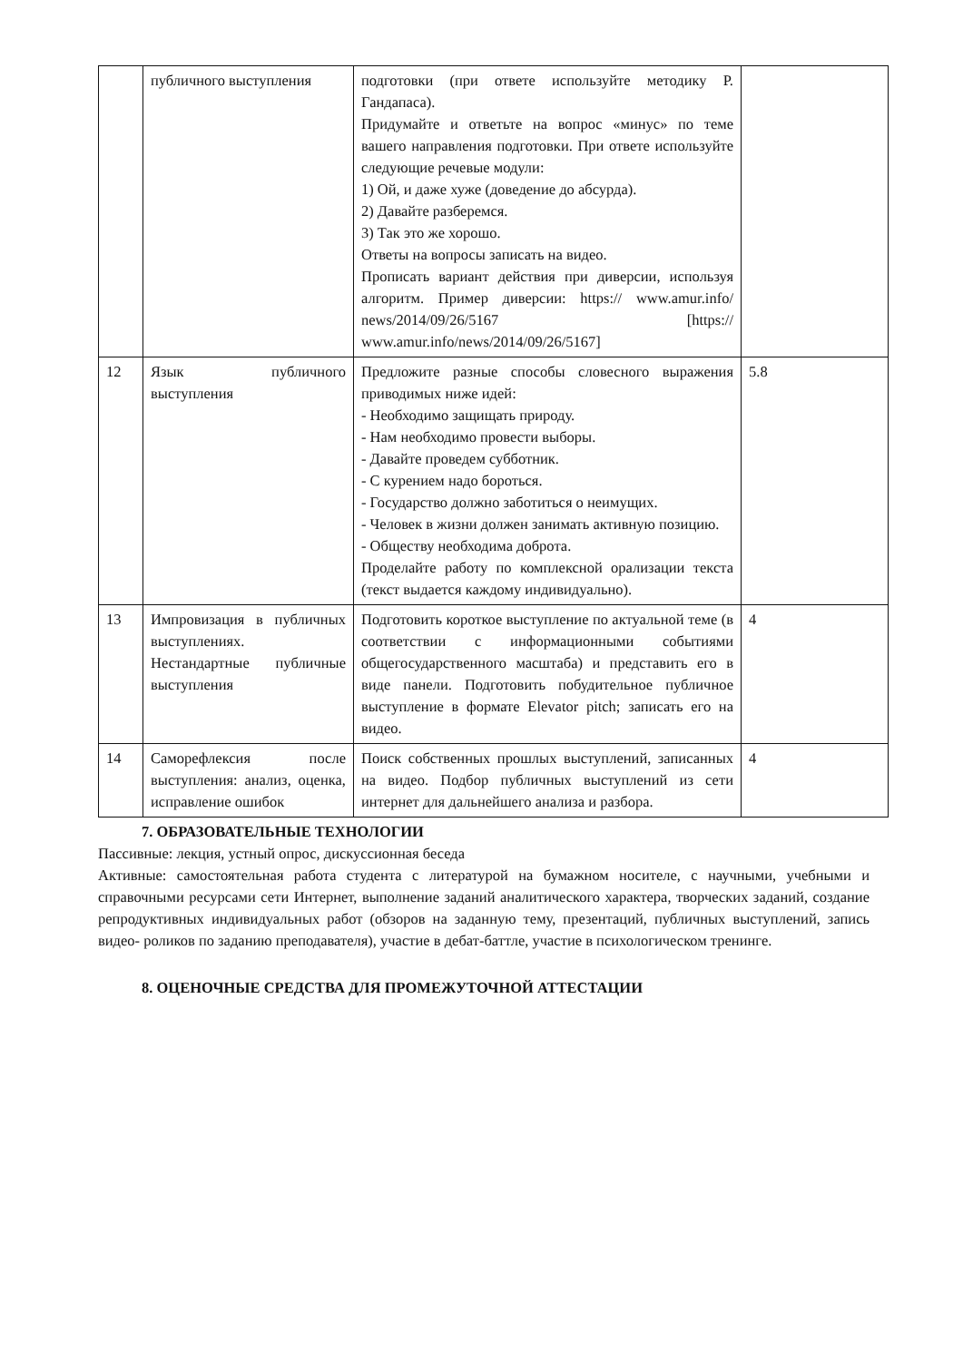| | публичного выступления | подготовки (при ответе используйте методику Р. Гандапаса). Придумайте и ответьте на вопрос «минус» по теме вашего направления подготовки. При ответе используйте следующие речевые модули: 1) Ой, и даже хуже (доведение до абсурда). 2) Давайте разберемся. 3) Так это же хорошо. Ответы на вопросы записать на видео. Прописать вариант действия при диверсии, используя алгоритм. Пример диверсии: https:// www.amur.info/ news/2014/09/26/5167 [https:// www.amur.info/news/2014/09/26/5167] | |
| 12 | Язык публичного выступления | Предложите разные способы словесного выражения приводимых ниже идей: - Необходимо защищать природу. - Нам необходимо провести выборы. - Давайте проведем субботник. - С курением надо бороться. - Государство должно заботиться о неимущих. - Человек в жизни должен занимать активную позицию. - Обществу необходима доброта. Проделайте работу по комплексной орализации текста (текст выдается каждому индивидуально). | 5.8 |
| 13 | Импровизация в публичных выступлениях. Нестандартные публичные выступления | Подготовить короткое выступление по актуальной теме (в соответствии с информационными событиями общегосударственного масштаба) и представить его в виде панели. Подготовить побудительное публичное выступление в формате Elevator pitch; записать его на видео. | 4 |
| 14 | Саморефлексия после выступления: анализ, оценка, исправление ошибок | Поиск собственных прошлых выступлений, записанных на видео. Подбор публичных выступлений из сети интернет для дальнейшего анализа и разбора. | 4 |
7. ОБРАЗОВАТЕЛЬНЫЕ ТЕХНОЛОГИИ
Пассивные: лекция, устный опрос, дискуссионная беседа
Активные: самостоятельная работа студента с литературой на бумажном носителе, с научными, учебными и справочными ресурсами сети Интернет, выполнение заданий аналитического характера, творческих заданий, создание репродуктивных индивидуальных работ (обзоров на заданную тему, презентаций, публичных выступлений, запись видео- роликов по заданию преподавателя), участие в дебат-баттле, участие в психологическом тренинге.
8. ОЦЕНОЧНЫЕ СРЕДСТВА ДЛЯ ПРОМЕЖУТОЧНОЙ АТТЕСТАЦИИ